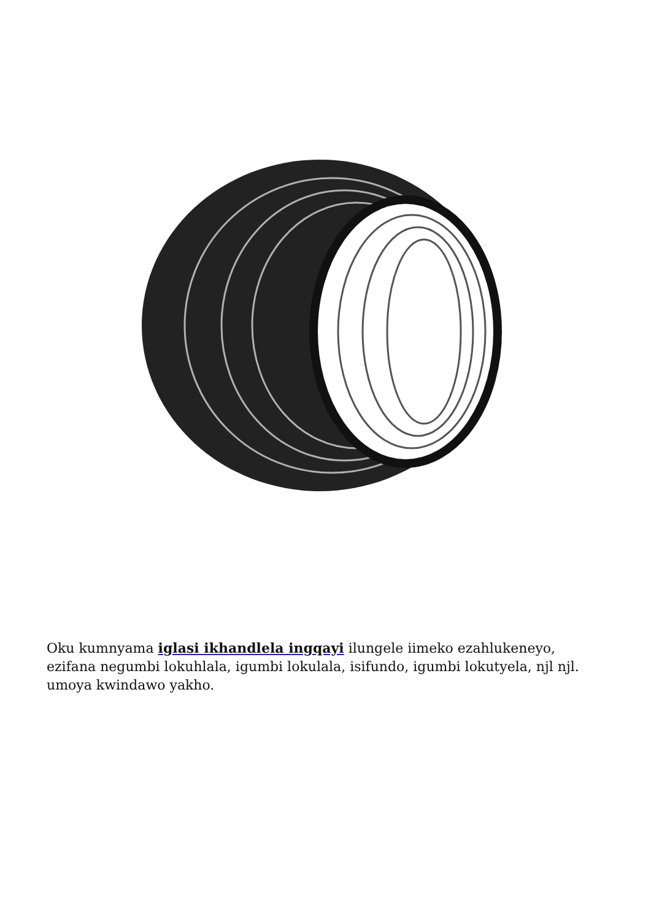Oku kumnyama iglasi ikhandlela ingqayi ilungele iimeko ezahlukeneyo, ezifana negumbi lokuhlala, igumbi lokulala, isifundo, igumbi lokutyela, njl njl. umoya kwindawo yakho.